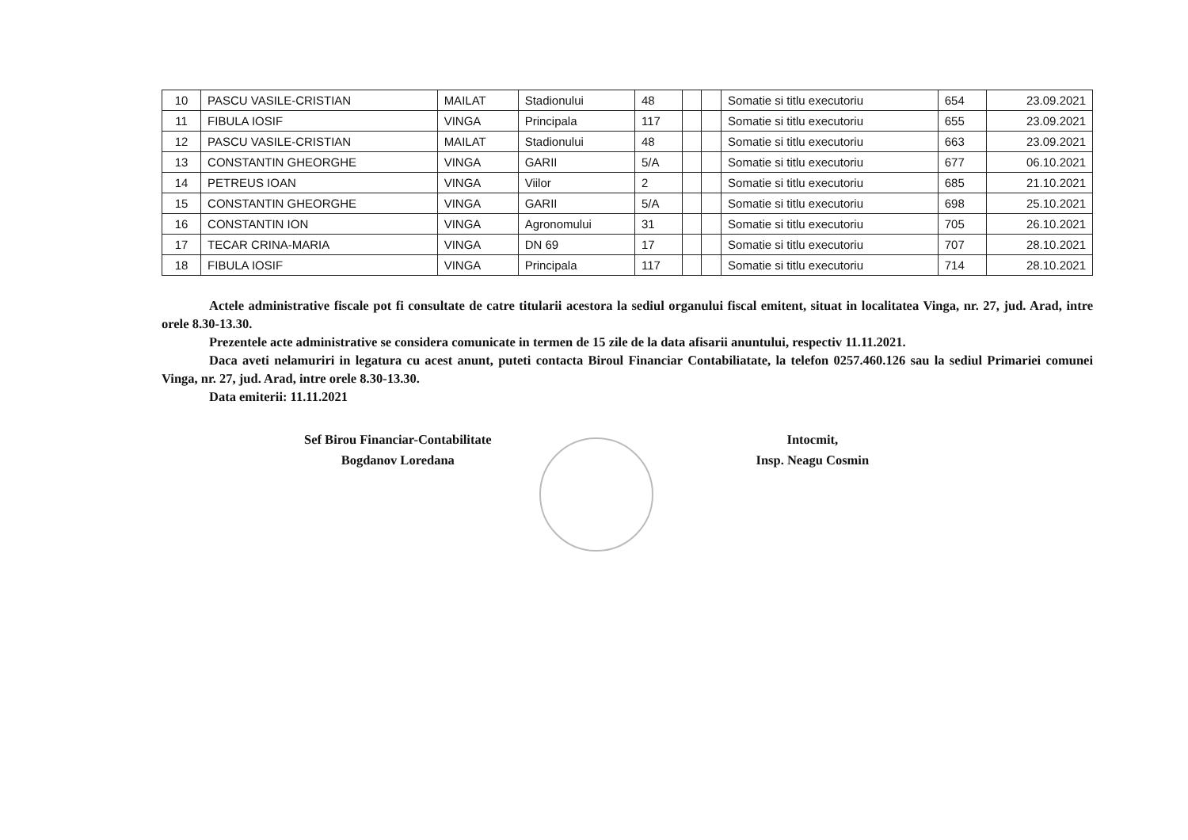| 10 | PASCU VASILE-CRISTIAN | MAILAT | Stadionului | 48 | | | Somatie si titlu executoriu | 654 | 23.09.2021 |
| 11 | FIBULA IOSIF | VINGA | Principala | 117 | | | Somatie si titlu executoriu | 655 | 23.09.2021 |
| 12 | PASCU VASILE-CRISTIAN | MAILAT | Stadionului | 48 | | | Somatie si titlu executoriu | 663 | 23.09.2021 |
| 13 | CONSTANTIN GHEORGHE | VINGA | GARII | 5/A | | | Somatie si titlu executoriu | 677 | 06.10.2021 |
| 14 | PETREUS IOAN | VINGA | Viilor | 2 | | | Somatie si titlu executoriu | 685 | 21.10.2021 |
| 15 | CONSTANTIN GHEORGHE | VINGA | GARII | 5/A | | | Somatie si titlu executoriu | 698 | 25.10.2021 |
| 16 | CONSTANTIN ION | VINGA | Agronomului | 31 | | | Somatie si titlu executoriu | 705 | 26.10.2021 |
| 17 | TECAR CRINA-MARIA | VINGA | DN 69 | 17 | | | Somatie si titlu executoriu | 707 | 28.10.2021 |
| 18 | FIBULA IOSIF | VINGA | Principala | 117 | | | Somatie si titlu executoriu | 714 | 28.10.2021 |
Actele administrative fiscale pot fi consultate de catre titularii acestora la sediul organului fiscal emitent, situat in localitatea Vinga, nr. 27, jud. Arad, intre orele 8.30-13.30.
Prezentele acte administrative se considera comunicate in termen de 15 zile de la data afisarii anuntului, respectiv 11.11.2021.
Daca aveti nelamuriri in legatura cu acest anunt, puteti contacta Biroul Financiar Contabiliatate, la telefon 0257.460.126 sau la sediul Primariei comunei Vinga, nr. 27, jud. Arad, intre orele 8.30-13.30.
Data emiterii: 11.11.2021
Sef Birou Financiar-Contabilitate
Bogdanov Loredana
Intocmit,
Insp. Neagu Cosmin